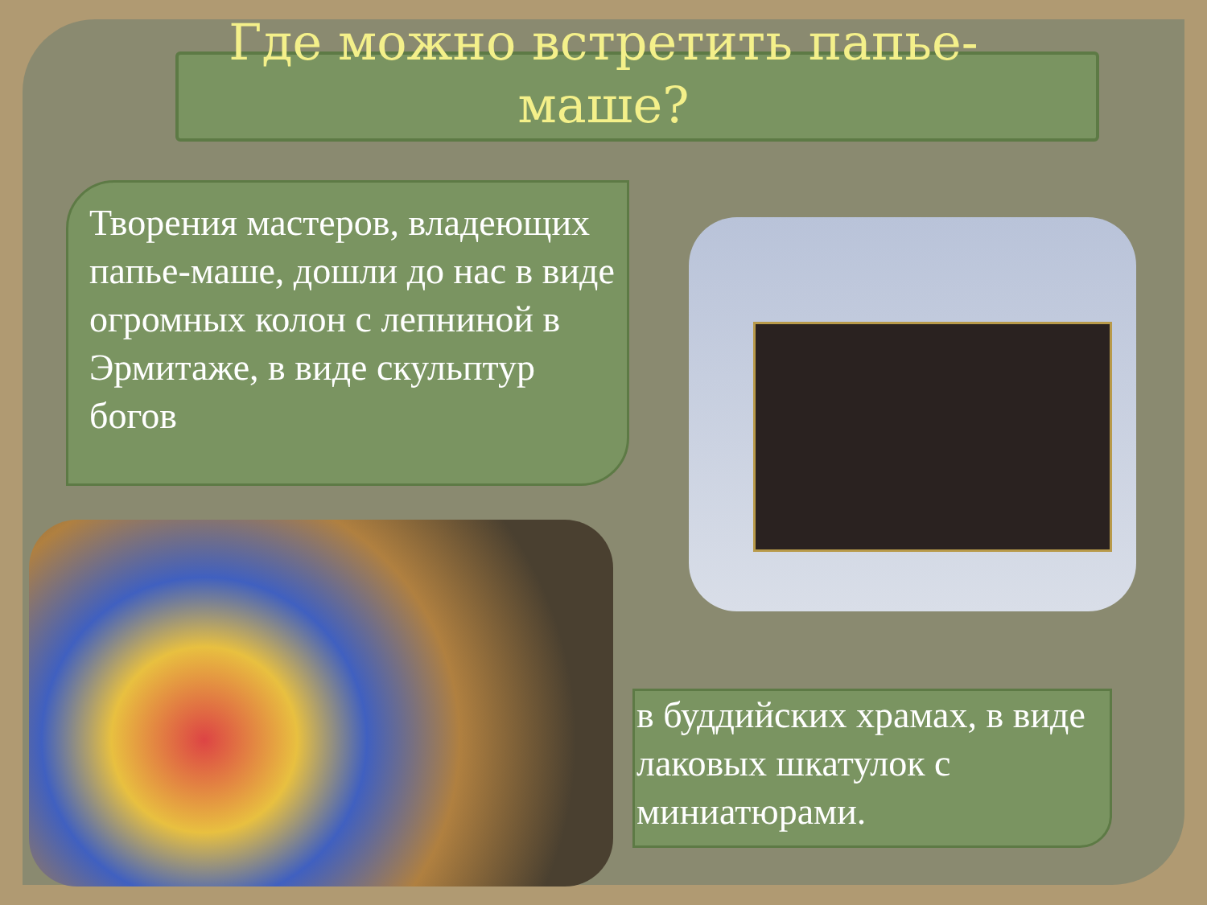Где можно встретить папье-
маше?
Творения мастеров, владеющих папье-маше, дошли до нас в виде огромных колон с лепниной в Эрмитаже, в виде скульптур богов
в буддийских храмах, в виде лаковых шкатулок с миниатюрами.